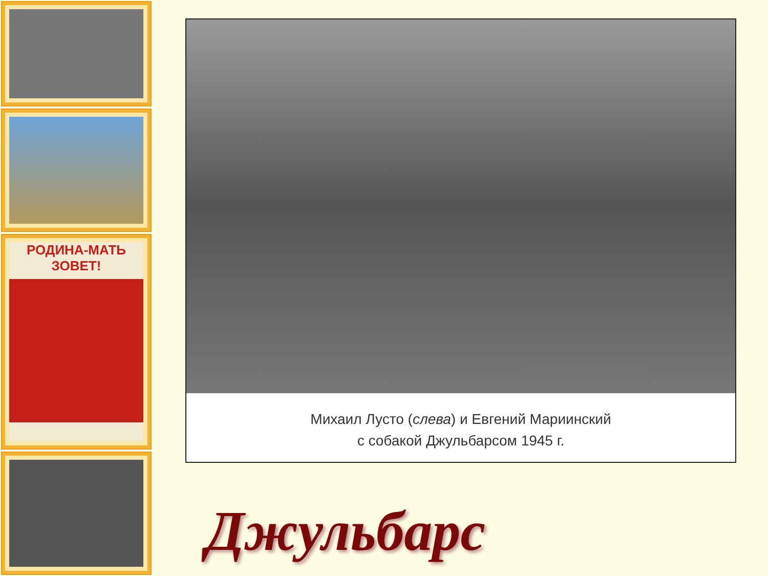РОДИНА-МАТЬ
ЗОВЕТ!
Михаил Лусто (слева) и Евгений Мариинский
с собакой Джульбарсом 1945 г.
Джульбарс